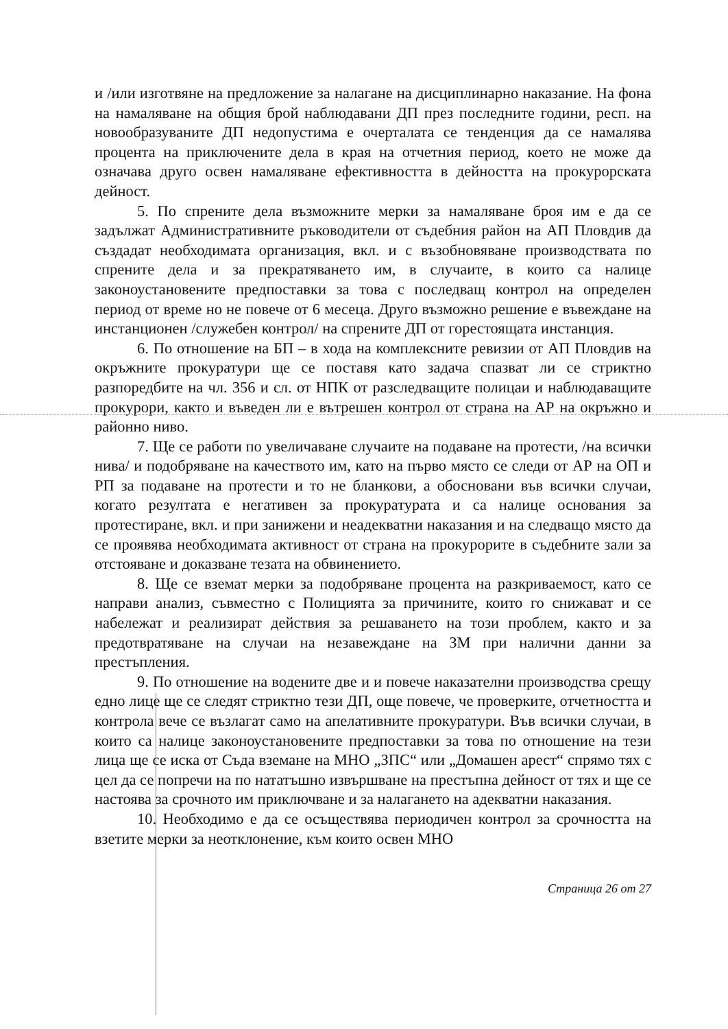и /или изготвяне на предложение за налагане на дисциплинарно наказание. На фона на намаляване на общия брой наблюдавани ДП през последните години, респ. на новообразуваните ДП недопустима е очерталата се тенденция да се намалява процента на приключените дела в края на отчетния период, което не може да означава друго освен намаляване ефективността в дейността на прокурорската дейност.
5. По спрените дела възможните мерки за намаляване броя им е да се задължат Административните ръководители от съдебния район на АП Пловдив да създадат необходимата организация, вкл. и с възобновяване производствата по спрените дела и за прекратяването им, в случаите, в които са налице законоустановените предпоставки за това с последващ контрол на определен период от време но не повече от 6 месеца. Друго възможно решение е въвеждане на инстанционен /служебен контрол/ на спрените ДП от горестоящата инстанция.
6. По отношение на БП – в хода на комплексните ревизии от АП Пловдив на окръжните прокуратури ще се поставя като задача спазват ли се стриктно разпоредбите на чл. 356 и сл. от НПК от разследващите полицаи и наблюдаващите прокурори, както и въведен ли е вътрешен контрол от страна на АР на окръжно и районно ниво.
7. Ще се работи по увеличаване случаите на подаване на протести, /на всички нива/ и подобряване на качеството им, като на първо място се следи от АР на ОП и РП за подаване на протести и то не бланкови, а обосновани във всички случаи, когато резултата е негативен за прокуратурата и са налице основания за протестиране, вкл. и при занижени и неадекватни наказания и на следващо място да се проявява необходимата активност от страна на прокурорите в съдебните зали за отстояване и доказване тезата на обвинението.
8. Ще се вземат мерки за подобряване процента на разкриваемост, като се направи анализ, съвместно с Полицията за причините, които го снижават и се набележат и реализират действия за решаването на този проблем, както и за предотвратяване на случаи на незавеждане на ЗМ при налични данни за престъпления.
9. По отношение на водените две и и повече наказателни производства срещу едно лице ще се следят стриктно тези ДП, още повече, че проверките, отчетността и контрола вече се възлагат само на апелативните прокуратури. Във всички случаи, в които са налице законоустановените предпоставки за това по отношение на тези лица ще се иска от Съда вземане на МНО „ЗПС“ или „Домашен арест“ спрямо тях с цел да се попречи на по нататъшно извършване на престъпна дейност от тях и ще се настоява за срочното им приключване и за налагането на адекватни наказания.
10. Необходимо е да се осъществява периодичен контрол за срочността на взетите мерки за неотклонение, към които освен МНО
Страница 26 от 27